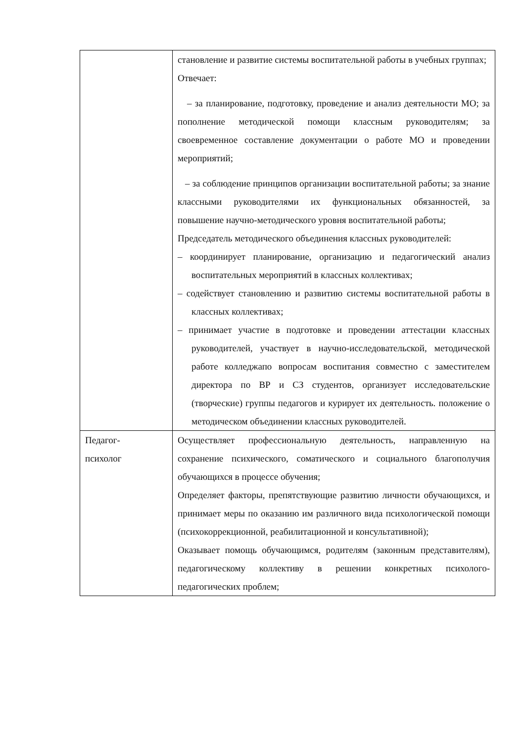| | становление и развитие системы воспитательной работы в учебных группах; Отвечает: – за планирование, подготовку, проведение и анализ деятельности МО; за пополнение методической помощи классным руководителям; за своевременное составление документации о работе МО и проведении мероприятий; – за соблюдение принципов организации воспитательной работы; за знание классными руководителями их функциональных обязанностей, за повышение научно-методического уровня воспитательной работы; Председатель методического объединения классных руководителей: – координирует планирование, организацию и педагогический анализ воспитательных мероприятий в классных коллективах; – содействует становлению и развитию системы воспитательной работы в классных коллективах; – принимает участие в подготовке и проведении аттестации классных руководителей, участвует в научно-исследовательской, методической работе колледжапо вопросам воспитания совместно с заместителем директора по ВР и СЗ студентов, организует исследовательские (творческие) группы педагогов и курирует их деятельность. положение о методическом объединении классных руководителей. |
| Педагог- психолог | Осуществляет профессиональную деятельность, направленную на сохранение психического, соматического и социального благополучия обучающихся в процессе обучения; Определяет факторы, препятствующие развитию личности обучающихся, и принимает меры по оказанию им различного вида психологической помощи (психокоррекционной, реабилитационной и консультативной); Оказывает помощь обучающимся, родителям (законным представителям), педагогическому коллективу в решении конкретных психолого-педагогических проблем; |